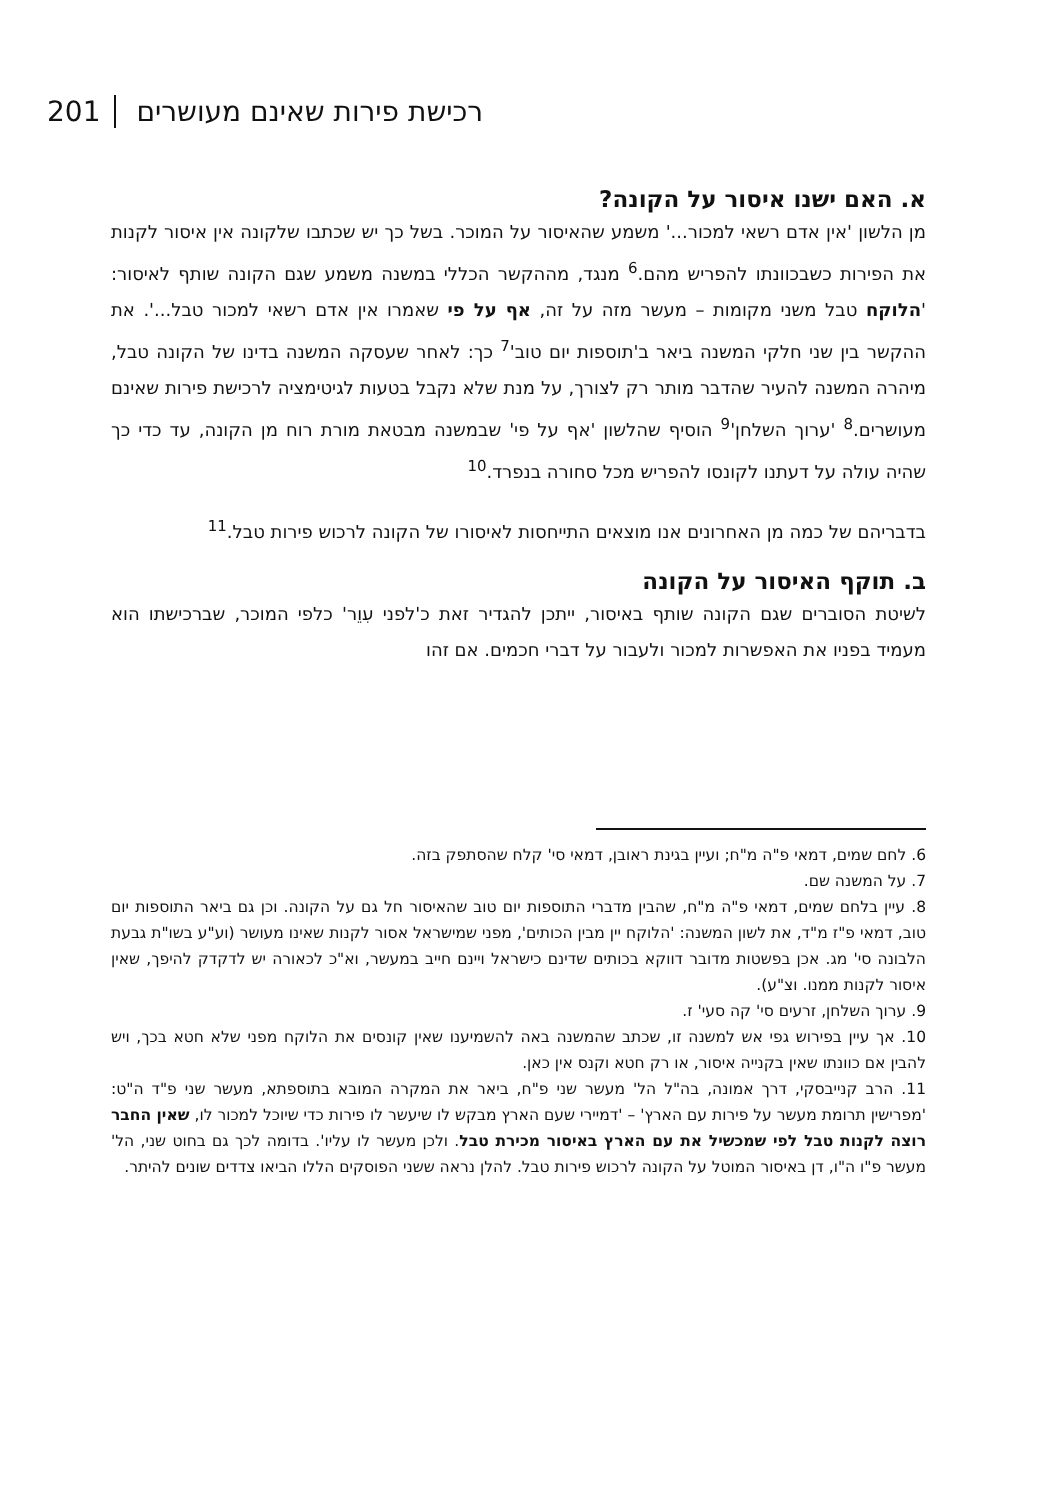201 רכישת פירות שאינם מעושרים
א. האם ישנו איסור על הקונה?
מן הלשון 'אין אדם רשאי למכור...' משמע שהאיסור על המוכר. בשל כך יש שכתבו שלקונה אין איסור לקנות את הפירות כשבכוונתו להפריש מהם.<sup>6</sup> מנגד, מההקשר הכללי במשנה משמע שגם הקונה שותף לאיסור: 'הלוקח טבל משני מקומות – מעשר מזה על זה, אף על פי שאמרו אין אדם רשאי למכור טבל...'. את ההקשר בין שני חלקי המשנה ביאר ב'תוספות יום טוב'<sup>7</sup> כך: לאחר שעסקה המשנה בדינו של הקונה טבל, מיהרה המשנה להעיר שהדבר מותר רק לצורך, על מנת שלא נקבל בטעות לגיטימציה לרכישת פירות שאינם מעושרים.<sup>8</sup> 'ערוך השלחן'<sup>9</sup> הוסיף שהלשון 'אף על פי' שבמשנה מבטאת מורת רוח מן הקונה, עד כדי כך שהיה עולה על דעתנו לקונסו להפריש מכל סחורה בנפרד.<sup>10</sup>
בדבריהם של כמה מן האחרונים אנו מוצאים התייחסות לאיסורו של הקונה לרכוש פירות טבל.<sup>11</sup>
ב. תוקף האיסור על הקונה
לשיטת הסוברים שגם הקונה שותף באיסור, ייתכן להגדיר זאת כ'לפני עִוֵר' כלפי המוכר, שברכישתו הוא מעמיד בפניו את האפשרות למכור ולעבור על דברי חכמים. אם זהו
6. לחם שמים, דמאי פ"ה מ"ח; ועיין בגינת ראובן, דמאי סי' קלח שהסתפק בזה.
7. על המשנה שם.
8. עיין בלחם שמים, דמאי פ"ה מ"ח, שהבין מדברי התוספות יום טוב שהאיסור חל גם על הקונה. וכן גם ביאר התוספות יום טוב, דמאי פ"ז מ"ד, את לשון המשנה: 'הלוקח יין מבין הכותים', מפני שמישראל אסור לקנות שאינו מעושר (וע"ע בשו"ת גבעת הלבונה סי' מג. אכן בפשטות מדובר דווקא בכותים שדינם כישראל ויינם חייב במעשר, וא"כ לכאורה יש לדקדק להיפך, שאין איסור לקנות ממנו. וצ"ע).
9. ערוך השלחן, זרעים סי' קה סעי' ז.
10. אך עיין בפירוש גפי אש למשנה זו, שכתב שהמשנה באה להשמיענו שאין קונסים את הלוקח מפני שלא חטא בכך, ויש להבין אם כוונתו שאין בקנייה איסור, או רק חטא וקנס אין כאן.
11. הרב קנייבסקי, דרך אמונה, בה"ל הל' מעשר שני פ"ח, ביאר את המקרה המובא בתוספתא, מעשר שני פ"ד ה"ט: 'מפרישין תרומת מעשר על פירות עם הארץ' – 'דמיירי שעם הארץ מבקש לו שיעשר לו פירות כדי שיוכל למכור לו, שאין החבר רוצה לקנות טבל לפי שמכשיל את עם הארץ באיסור מכירת טבל. ולכן מעשר לו עליו'. בדומה לכך גם בחוט שני, הל' מעשר פ"ו ה"ו, דן באיסור המוטל על הקונה לרכוש פירות טבל. להלן נראה ששני הפוסקים הללו הביאו צדדים שונים להיתר.